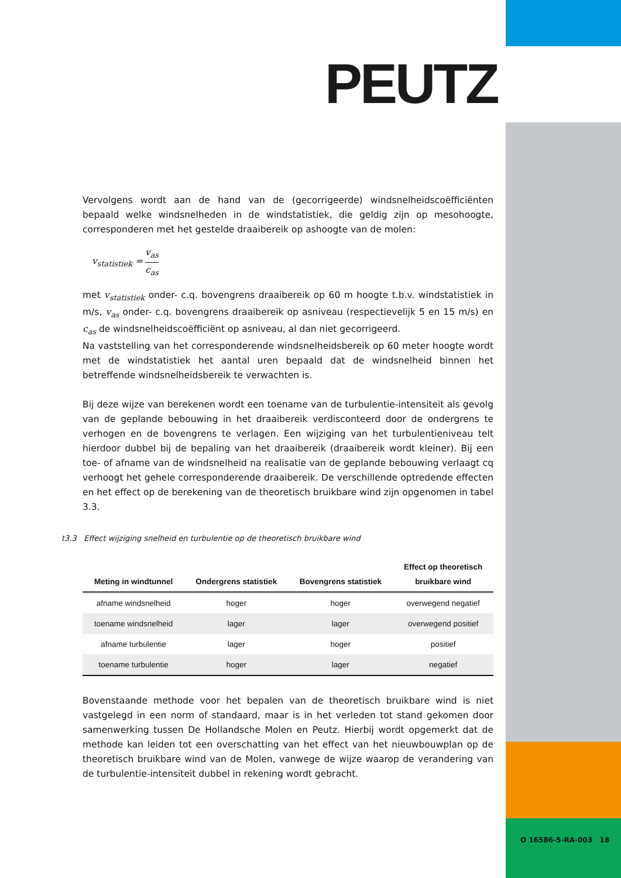PEUTZ
Vervolgens wordt aan de hand van de (gecorrigeerde) windsnelheidscoëfficiënten bepaald welke windsnelheden in de windstatistiek, die geldig zijn op mesohoogte, corresponderen met het gestelde draaibereik op ashoogte van de molen:
v<sub>statistiek</sub> = v<sub>as</sub> c<sub>as</sub>
met v<sub>statistiek</sub> onder- c.q. bovengrens draaibereik op 60 m hoogte t.b.v. windstatistiek in m/s, v<sub>as</sub> onder- c.q. bovengrens draaibereik op asniveau (respectievelijk 5 en 15 m/s) en c<sub>as</sub> de windsnelheidscoëfficiënt op asniveau, al dan niet gecorrigeerd.
Na vaststelling van het corresponderende windsnelheidsbereik op 60 meter hoogte wordt met de windstatistiek het aantal uren bepaald dat de windsnelheid binnen het betreffende windsnelheidsbereik te verwachten is.
Bij deze wijze van berekenen wordt een toename van de turbulentie-intensiteit als gevolg van de geplande bebouwing in het draaibereik verdisconteerd door de ondergrens te verhogen en de bovengrens te verlagen. Een wijziging van het turbulentieniveau telt hierdoor dubbel bij de bepaling van het draaibereik (draaibereik wordt kleiner). Bij een toe- of afname van de windsnelheid na realisatie van de geplande bebouwing verlaagt cq verhoogt het gehele corresponderende draaibereik. De verschillende optredende effecten en het effect op de berekening van de theoretisch bruikbare wind zijn opgenomen in tabel 3.3.
t3.3 Effect wijziging snelheid en turbulentie op de theoretisch bruikbare wind
| Meting in windtunnel | Ondergrens statistiek | Bovengrens statistiek | Effect op theoretisch bruikbare wind |
| --- | --- | --- | --- |
| afname windsnelheid | hoger | hoger | overwegend negatief |
| toename windsnelheid | lager | lager | overwegend positief |
| afname turbulentie | lager | hoger | positief |
| toename turbulentie | hoger | lager | negatief |
Bovenstaande methode voor het bepalen van de theoretisch bruikbare wind is niet vastgelegd in een norm of standaard, maar is in het verleden tot stand gekomen door samenwerking tussen De Hollandsche Molen en Peutz. Hierbij wordt opgemerkt dat de methode kan leiden tot een overschatting van het effect van het nieuwbouwplan op de theoretisch bruikbare wind van de Molen, vanwege de wijze waarop de verandering van de turbulentie-intensiteit dubbel in rekening wordt gebracht.
O 16586-5-RA-003 18